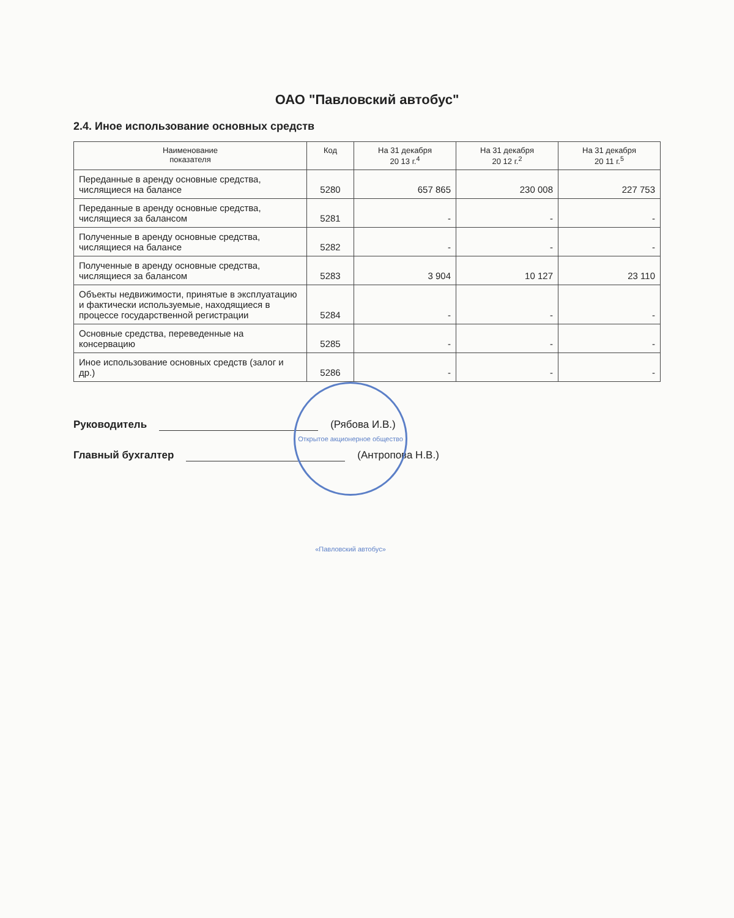ОАО "Павловский автобус"
2.4. Иное использование основных средств
| Наименование показателя | Код | На 31 декабря 20 13 г.<sup>4</sup> | На 31 декабря 20 12 г.<sup>2</sup> | На 31 декабря 20 11 г.<sup>5</sup> |
| --- | --- | --- | --- | --- |
| Переданные в аренду основные средства, числящиеся на балансе | 5280 | 657 865 | 230 008 | 227 753 |
| Переданные в аренду основные средства, числящиеся за балансом | 5281 | - | - | - |
| Полученные в аренду основные средства, числящиеся на балансе | 5282 | - | - | - |
| Полученные в аренду основные средства, числящиеся за балансом | 5283 | 3 904 | 10 127 | 23 110 |
| Объекты недвижимости, принятые в эксплуатацию и фактически используемые, находящиеся в процессе государственной регистрации | 5284 | - | - | - |
| Основные средства, переведенные на консервацию | 5285 | - | - | - |
| Иное использование основных средств (залог и др.) | 5286 | - | - | - |
Руководитель (Рябова И.В.)
Главный бухгалтер (Антропова Н.В.)
Открытое акционерное общество «Павловский автобус»